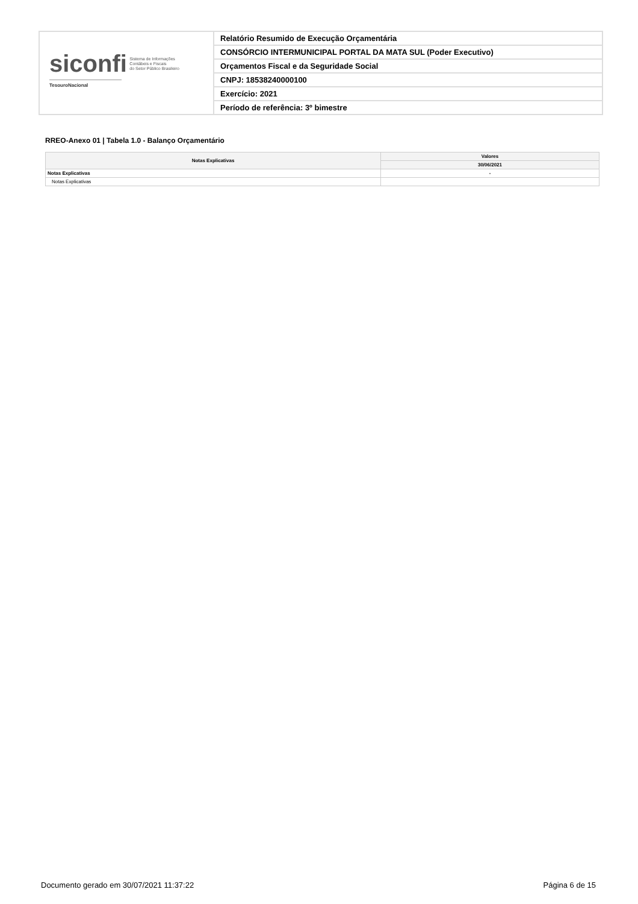siconfi Sistema de Informações
Contábeis e Fiscais
do Setor Público Brasileiro
TesouroNacional
Relatório Resumido de Execução Orçamentária
CONSÓRCIO INTERMUNICIPAL PORTAL DA MATA SUL (Poder Executivo)
Orçamentos Fiscal e da Seguridade Social
CNPJ: 18538240000100
Exercício: 2021
Período de referência: 3º bimestre
RREO-Anexo 01 | Tabela 1.0 - Balanço Orçamentário
| Notas Explicativas | Valores |
| --- | --- |
| | 30/06/2021 |
| Notas Explicativas | - |
| Notas Explicativas | |
Documento gerado em 30/07/2021 11:37:22
Página 6 de 15